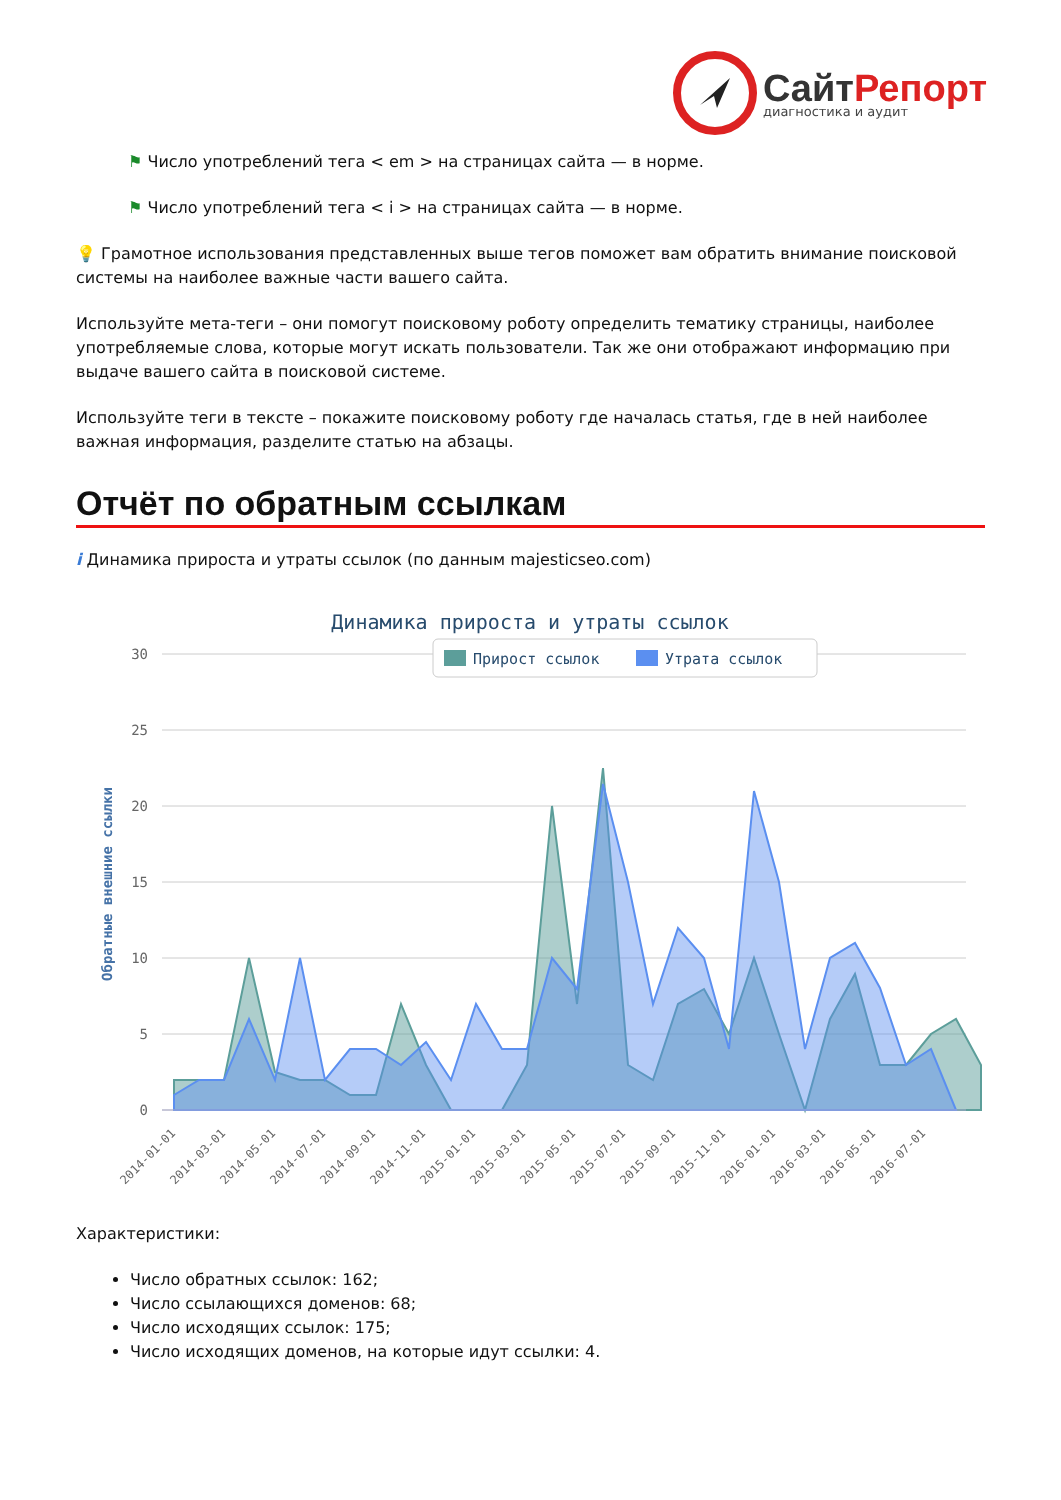СайтРепорт
диагностика и аудит
⚑ Число употреблений тега < em > на страницах сайта — в норме.
⚑ Число употреблений тега < i > на страницах сайта — в норме.
💡 Грамотное использования представленных выше тегов поможет вам обратить внимание поисковой системы на наиболее важные части вашего сайта.
Используйте мета-теги – они помогут поисковому роботу определить тематику страницы, наиболее употребляемые слова, которые могут искать пользователи. Так же они отображают информацию при выдаче вашего сайта в поисковой системе.
Используйте теги в тексте – покажите поисковому роботу где началась статья, где в ней наиболее важная информация, разделите статью на абзацы.
Отчёт по обратным ссылкам
i Динамика прироста и утраты ссылок (по данным majesticseo.com)
Динамика прироста и утраты ссылок
30
25
20
15
10
5
0
Обратные внешние ссылки
Прирост ссылок
Утрата ссылок
2014-01-01
2014-03-01
2014-05-01
2014-07-01
2014-09-01
2014-11-01
2015-01-01
2015-03-01
2015-05-01
2015-07-01
2015-09-01
2015-11-01
2016-01-01
2016-03-01
2016-05-01
2016-07-01
Характеристики:
Число обратных ссылок: 162;
Число ссылающихся доменов: 68;
Число исходящих ссылок: 175;
Число исходящих доменов, на которые идут ссылки: 4.